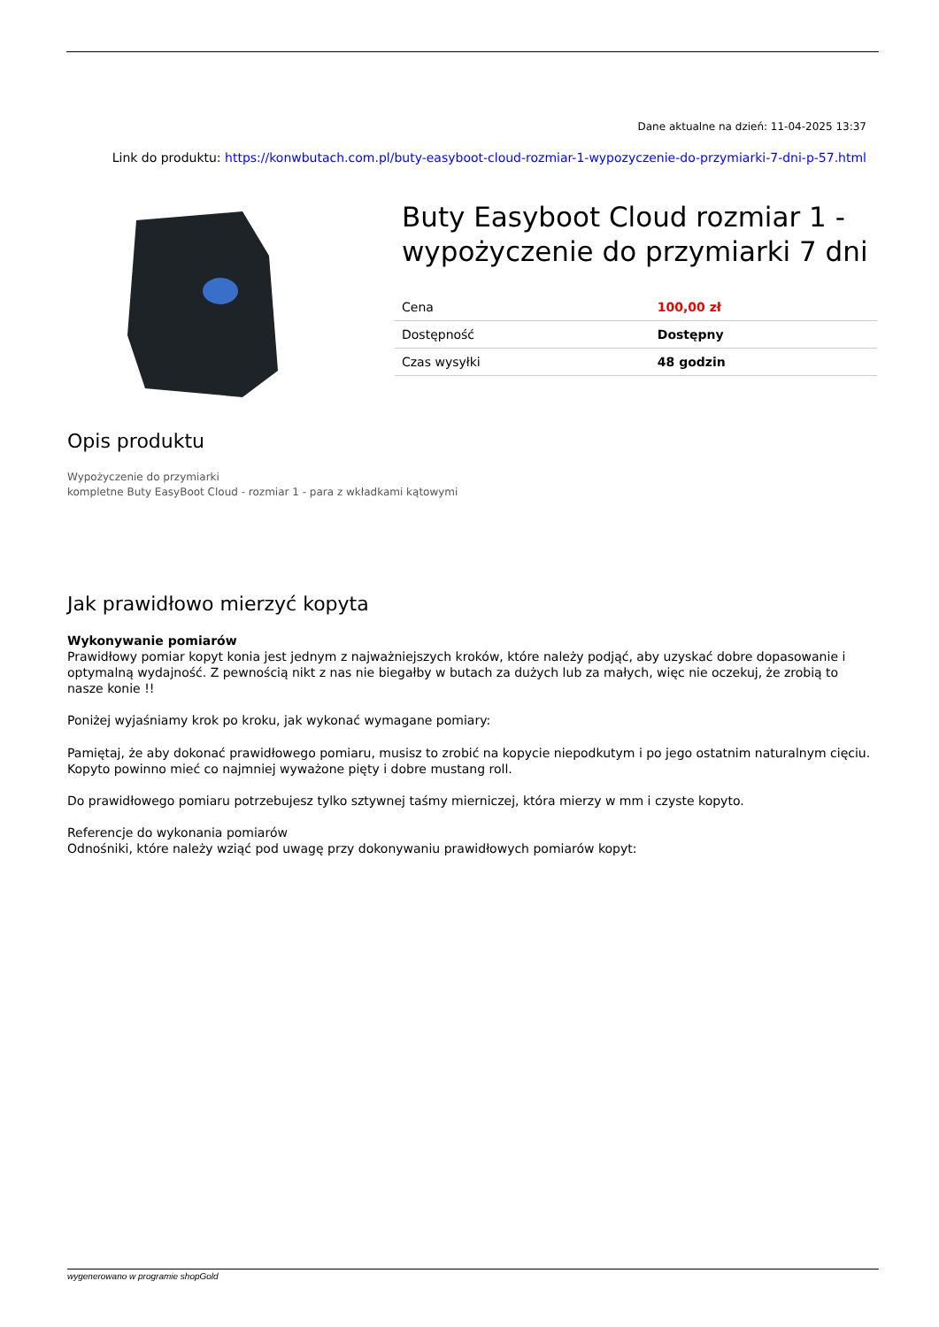Dane aktualne na dzień: 11-04-2025 13:37
Link do produktu: https://konwbutach.com.pl/buty-easyboot-cloud-rozmiar-1-wypozyczenie-do-przymiarki-7-dni-p-57.html
Buty Easyboot Cloud rozmiar 1 - wypożyczenie do przymiarki 7 dni
| Cena | 100,00 zł |
| Dostępność | Dostępny |
| Czas wysyłki | 48 godzin |
Opis produktu
Wypożyczenie do przymiarki
kompletne Buty EasyBoot Cloud - rozmiar 1 - para z wkładkami kątowymi
Jak prawidłowo mierzyć kopyta
Wykonywanie pomiarów
Prawidłowy pomiar kopyt konia jest jednym z najważniejszych kroków, które należy podjąć, aby uzyskać dobre dopasowanie i optymalną wydajność. Z pewnością nikt z nas nie biegałby w butach za dużych lub za małych, więc nie oczekuj, że zrobią to nasze konie !!
Poniżej wyjaśniamy krok po kroku, jak wykonać wymagane pomiary:
Pamiętaj, że aby dokonać prawidłowego pomiaru, musisz to zrobić na kopycie niepodkutym i po jego ostatnim naturalnym cięciu. Kopyto powinno mieć co najmniej wyważone pięty i dobre mustang roll.
Do prawidłowego pomiaru potrzebujesz tylko sztywnej taśmy mierniczej, która mierzy w mm i czyste kopyto.
Referencje do wykonania pomiarów
Odnośniki, które należy wziąć pod uwagę przy dokonywaniu prawidłowych pomiarów kopyt:
wygenerowano w programie shopGold